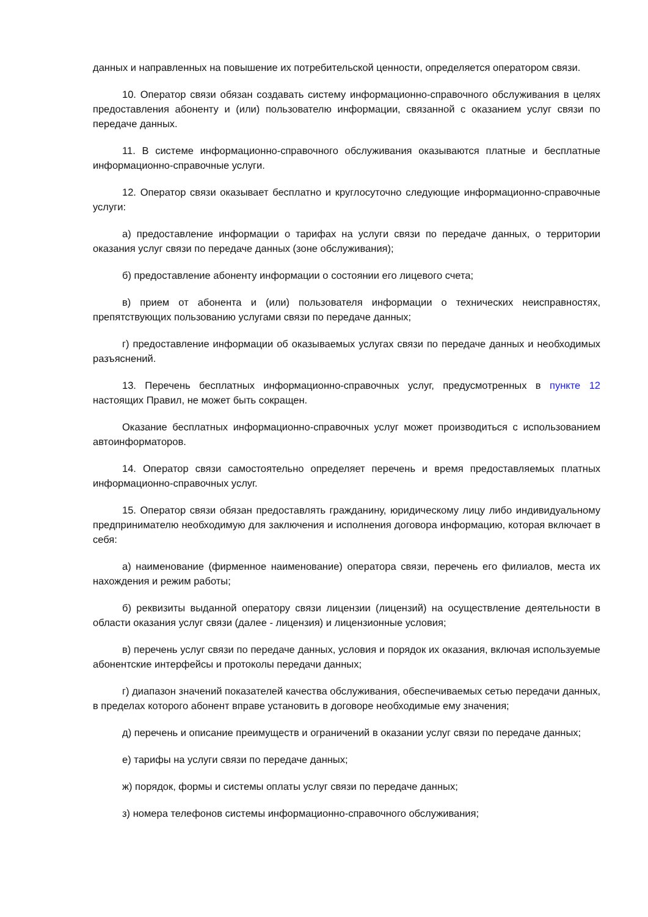данных и направленных на повышение их потребительской ценности, определяется оператором связи.
10. Оператор связи обязан создавать систему информационно-справочного обслуживания в целях предоставления абоненту и (или) пользователю информации, связанной с оказанием услуг связи по передаче данных.
11. В системе информационно-справочного обслуживания оказываются платные и бесплатные информационно-справочные услуги.
12. Оператор связи оказывает бесплатно и круглосуточно следующие информационно-справочные услуги:
а) предоставление информации о тарифах на услуги связи по передаче данных, о территории оказания услуг связи по передаче данных (зоне обслуживания);
б) предоставление абоненту информации о состоянии его лицевого счета;
в) прием от абонента и (или) пользователя информации о технических неисправностях, препятствующих пользованию услугами связи по передаче данных;
г) предоставление информации об оказываемых услугах связи по передаче данных и необходимых разъяснений.
13. Перечень бесплатных информационно-справочных услуг, предусмотренных в пункте 12 настоящих Правил, не может быть сокращен.
Оказание бесплатных информационно-справочных услуг может производиться с использованием автоинформаторов.
14. Оператор связи самостоятельно определяет перечень и время предоставляемых платных информационно-справочных услуг.
15. Оператор связи обязан предоставлять гражданину, юридическому лицу либо индивидуальному предпринимателю необходимую для заключения и исполнения договора информацию, которая включает в себя:
а) наименование (фирменное наименование) оператора связи, перечень его филиалов, места их нахождения и режим работы;
б) реквизиты выданной оператору связи лицензии (лицензий) на осуществление деятельности в области оказания услуг связи (далее - лицензия) и лицензионные условия;
в) перечень услуг связи по передаче данных, условия и порядок их оказания, включая используемые абонентские интерфейсы и протоколы передачи данных;
г) диапазон значений показателей качества обслуживания, обеспечиваемых сетью передачи данных, в пределах которого абонент вправе установить в договоре необходимые ему значения;
д) перечень и описание преимуществ и ограничений в оказании услуг связи по передаче данных;
е) тарифы на услуги связи по передаче данных;
ж) порядок, формы и системы оплаты услуг связи по передаче данных;
з) номера телефонов системы информационно-справочного обслуживания;